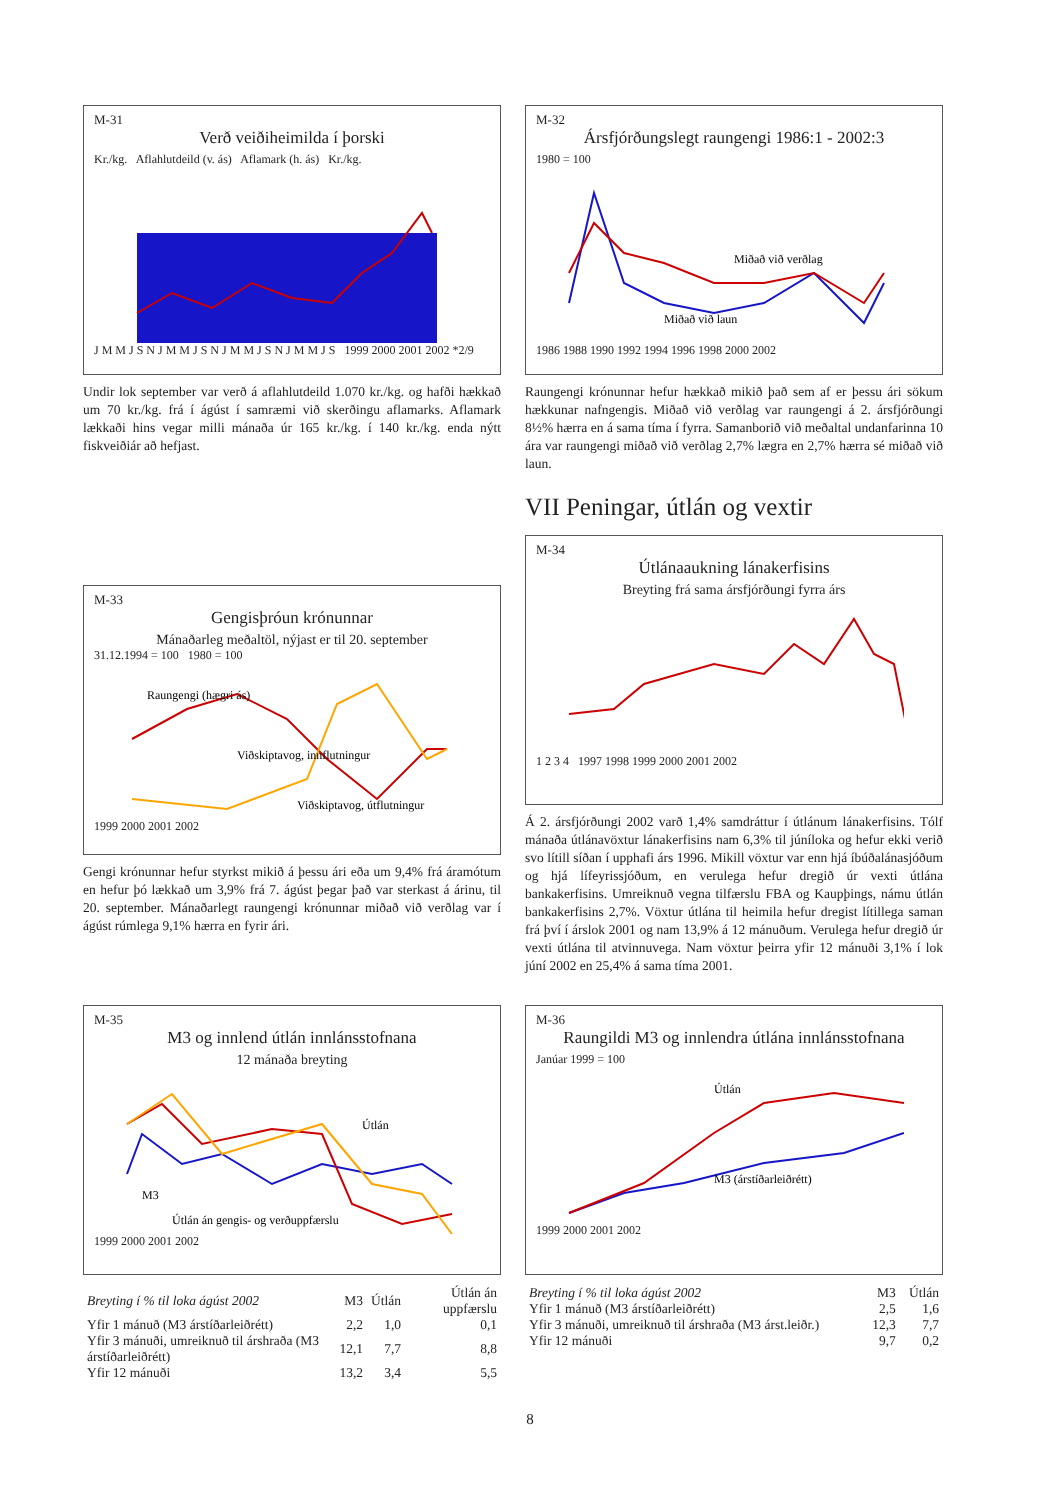M-31
Verð veiðiheimilda í þorski
Kr./kg. Aflahlutdeild (v. ás) Aflamark (h. ás) Kr./kg.
J M M J S N J M M J S N J M M J S N J M M J S 1999 2000 2001 2002 *2/9
Undir lok september var verð á aflahlutdeild 1.070 kr./kg. og hafði hækkað um 70 kr./kg. frá í ágúst í samræmi við skerðingu aflamarks. Aflamark lækkaði hins vegar milli mánaða úr 165 kr./kg. í 140 kr./kg. enda nýtt fiskveiðiár að hefjast.
M-32
Ársfjórðungslegt raungengi 1986:1 - 2002:3
1980 = 100
Miðað við verðlag
Miðað við laun
1986 1988 1990 1992 1994 1996 1998 2000 2002
Raungengi krónunnar hefur hækkað mikið það sem af er þessu ári sökum hækkunar nafngengis. Miðað við verðlag var raungengi á 2. ársfjórðungi 8½% hærra en á sama tíma í fyrra. Samanborið við meðaltal undanfar­inna 10 ára var raungengi miðað við verðlag 2,7% lægra en 2,7% hærra sé miðað við laun.
VII Peningar, útlán og vextir
M-33
Gengisþróun krónunnar
Mánaðarleg meðaltöl, nýjast er til 20. september
31.12.1994 = 100 1980 = 100
Raungengi (hægri ás)
Viðskiptavog, innflutningur
Viðskiptavog, útflutningur
1999 2000 2001 2002
Gengi krónunnar hefur styrkst mikið á þessu ári eða um 9,4% frá ára­mótum en hefur þó lækkað um 3,9% frá 7. ágúst þegar það var sterkast á árinu, til 20. september. Mánaðarlegt raungengi krónunnar miðað við verðlag var í ágúst rúmlega 9,1% hærra en fyrir ári.
M-34
Útlánaaukning lánakerfisins
Breyting frá sama ársfjórðungi fyrra árs
1 2 3 4 1997 1998 1999 2000 2001 2002
Á 2. ársfjórðungi 2002 varð 1,4% samdráttur í útlánum lánakerfisins. Tólf mánaða útlánavöxtur lánakerfisins nam 6,3% til júníloka og hefur ekki verið svo lítill síðan í upphafi árs 1996. Mikill vöxtur var enn hjá íbúðalánasjóðum og hjá lífeyrissjóðum, en verulega hefur dregið úr vexti útlána bankakerfisins. Umreiknuð vegna tilfærslu FBA og Kaupþings, námu útlán bankakerfisins 2,7%. Vöxtur útlána til heimila hefur dregist lítillega saman frá því í árslok 2001 og nam 13,9% á 12 mánuðum. Verulega hefur dregið úr vexti útlána til atvinnuvega. Nam vöxtur þeirra yfir 12 mánuði 3,1% í lok júní 2002 en 25,4% á sama tíma 2001.
M-35
M3 og innlend útlán innlánsstofnana
12 mánaða breyting
Útlán
M3
Útlán án gengis- og verðuppfærslu
1999 2000 2001 2002
| Breyting í % til loka ágúst 2002 | M3 | Útlán | Útlán án uppfærslu |
| --- | --- | --- | --- |
| Yfir 1 mánuð (M3 árstíðarleiðrétt) | 2,2 | 1,0 | 0,1 |
| Yfir 3 mánuði, umreiknuð til árshraða (M3 árstíðarleiðrétt) | 12,1 | 7,7 | 8,8 |
| Yfir 12 mánuði | 13,2 | 3,4 | 5,5 |
M-36
Raungildi M3 og innlendra útlána innlánsstofnana
Janúar 1999 = 100
Útlán
M3 (árstíðarleiðrétt)
1999 2000 2001 2002
| Breyting í % til loka ágúst 2002 | M3 | Útlán |
| --- | --- | --- |
| Yfir 1 mánuð (M3 árstíðarleiðrétt) | 2,5 | 1,6 |
| Yfir 3 mánuði, umreiknuð til árshraða (M3 árst.leiðr.) | 12,3 | 7,7 |
| Yfir 12 mánuði | 9,7 | 0,2 |
8